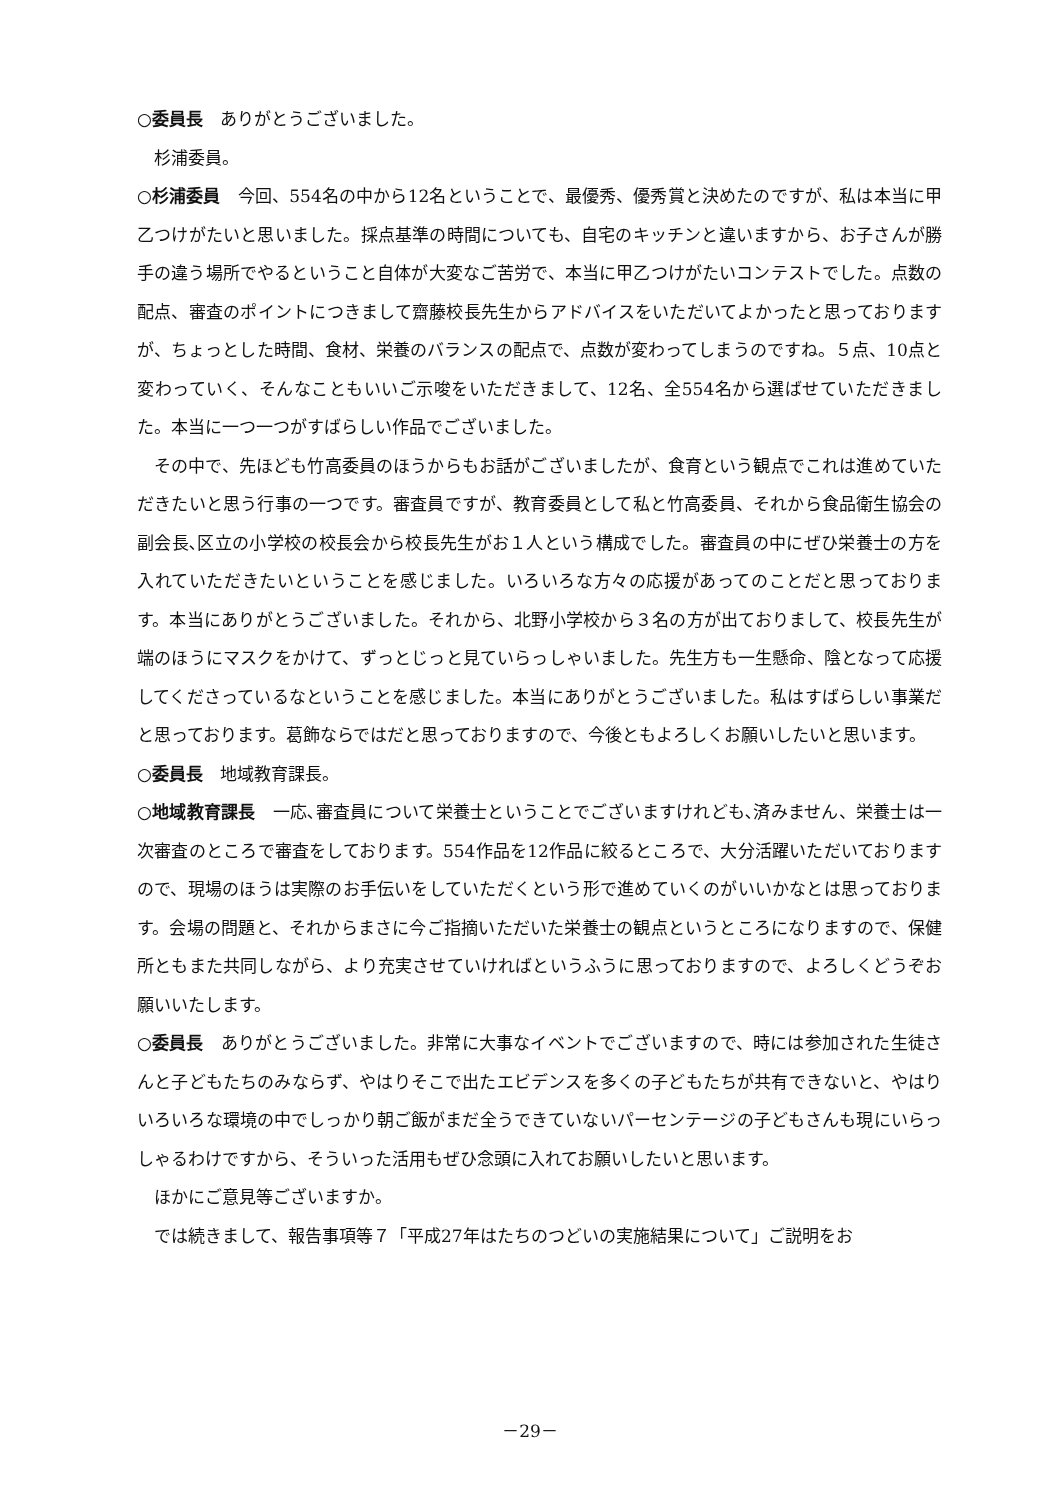○委員長　ありがとうございました。
杉浦委員。
○杉浦委員　今回、554名の中から12名ということで、最優秀、優秀賞と決めたのですが、私は本当に甲乙つけがたいと思いました。採点基準の時間についても、自宅のキッチンと違いますから、お子さんが勝手の違う場所でやるということ自体が大変なご苦労で、本当に甲乙つけがたいコンテストでした。点数の配点、審査のポイントにつきまして齋藤校長先生からアドバイスをいただいてよかったと思っておりますが、ちょっとした時間、食材、栄養のバランスの配点で、点数が変わってしまうのですね。５点、10点と変わっていく、そんなこともいいご示唆をいただきまして、12名、全554名から選ばせていただきました。本当に一つ一つがすばらしい作品でございました。
その中で、先ほども竹高委員のほうからもお話がございましたが、食育という観点でこれは進めていただきたいと思う行事の一つです。審査員ですが、教育委員として私と竹高委員、それから食品衛生協会の副会長､区立の小学校の校長会から校長先生がお１人という構成でした。審査員の中にぜひ栄養士の方を入れていただきたいということを感じました。いろいろな方々の応援があってのことだと思っております。本当にありがとうございました。それから、北野小学校から３名の方が出ておりまして、校長先生が端のほうにマスクをかけて、ずっとじっと見ていらっしゃいました。先生方も一生懸命、陰となって応援してくださっているなということを感じました。本当にありがとうございました。私はすばらしい事業だと思っております。葛飾ならではだと思っておりますので、今後ともよろしくお願いしたいと思います。
○委員長　地域教育課長。
○地域教育課長　一応､審査員について栄養士ということでございますけれども､済みません、栄養士は一次審査のところで審査をしております。554作品を12作品に絞るところで、大分活躍いただいておりますので、現場のほうは実際のお手伝いをしていただくという形で進めていくのがいいかなとは思っております。会場の問題と、それからまさに今ご指摘いただいた栄養士の観点というところになりますので、保健所ともまた共同しながら、より充実させていければというふうに思っておりますので、よろしくどうぞお願いいたします。
○委員長　ありがとうございました。非常に大事なイベントでございますので、時には参加された生徒さんと子どもたちのみならず、やはりそこで出たエビデンスを多くの子どもたちが共有できないと、やはりいろいろな環境の中でしっかり朝ご飯がまだ全うできていないパーセンテージの子どもさんも現にいらっしゃるわけですから、そういった活用もぜひ念頭に入れてお願いしたいと思います。
ほかにご意見等ございますか。
では続きまして、報告事項等７「平成27年はたちのつどいの実施結果について」ご説明をお
－29－